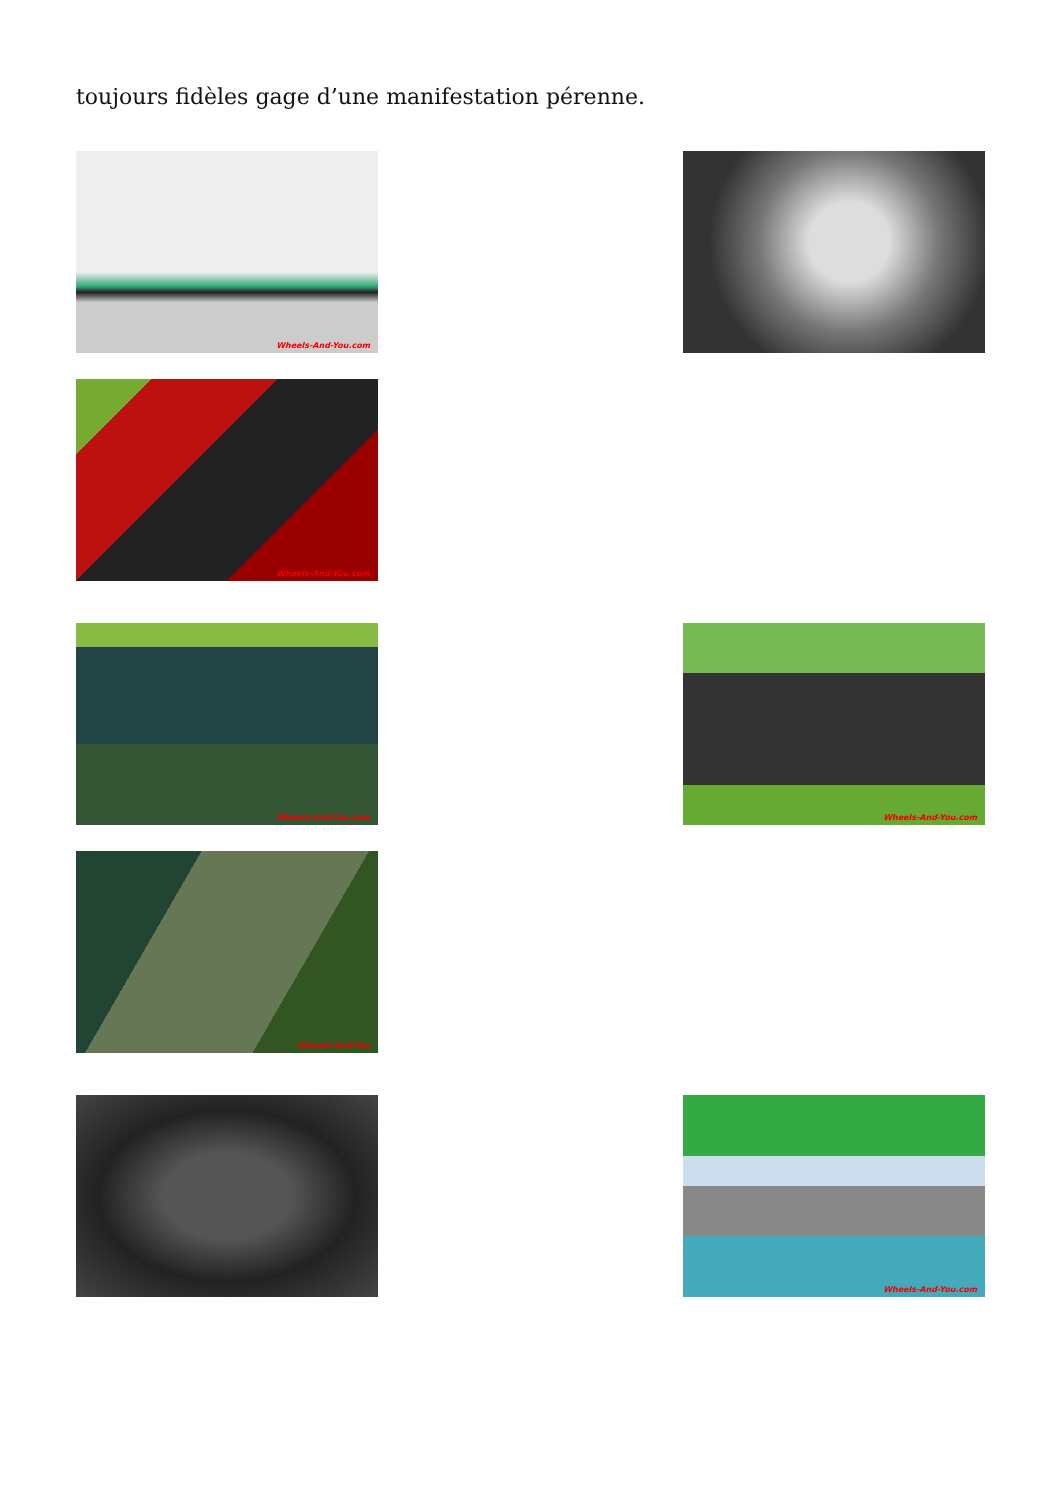toujours fidèles gage d’une manifestation pérenne.
Wheels-And-You.com
Wheels-And-You.com
Wheels-And-You.com Wheels-And-You.com
Wheels-And-You
Wheels-And-You.com